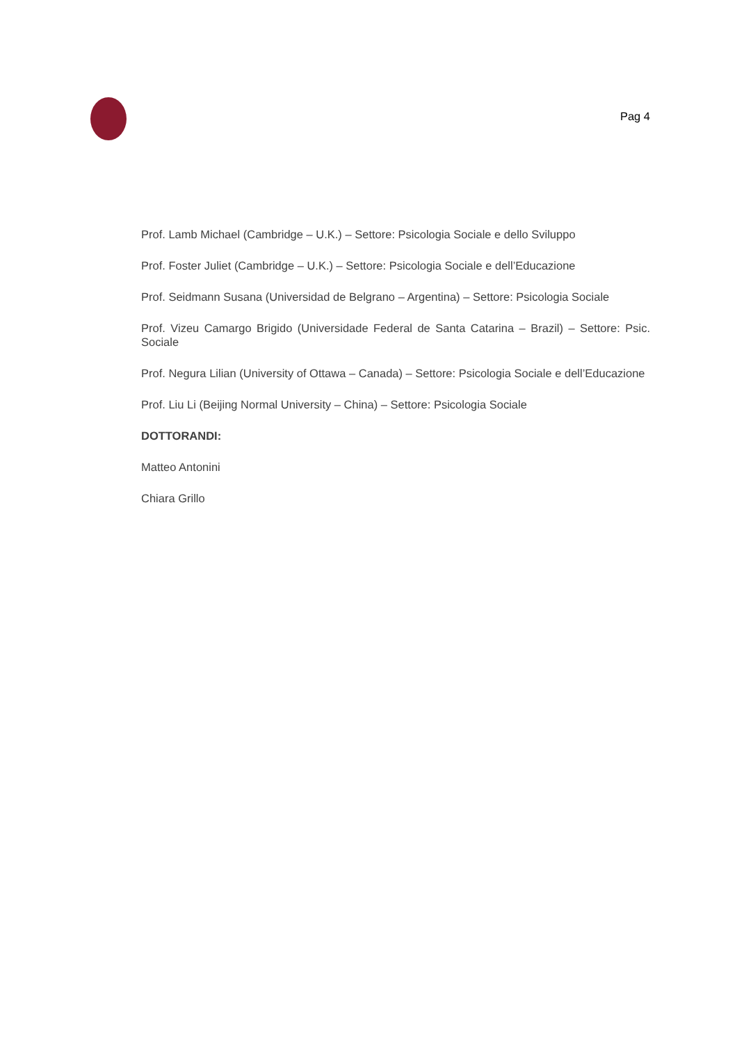Pag 4
Prof. Lamb Michael (Cambridge – U.K.) – Settore: Psicologia Sociale e dello Sviluppo
Prof. Foster Juliet (Cambridge – U.K.) – Settore: Psicologia Sociale e dell’Educazione
Prof. Seidmann Susana (Universidad de Belgrano – Argentina) – Settore: Psicologia Sociale
Prof. Vizeu Camargo Brigido (Universidade Federal de Santa Catarina – Brazil) – Settore: Psic. Sociale
Prof. Negura Lilian (University of Ottawa – Canada) – Settore: Psicologia Sociale e dell’Educazione
Prof. Liu Li (Beijing Normal University – China) – Settore: Psicologia Sociale
DOTTORANDI:
Matteo Antonini
Chiara Grillo